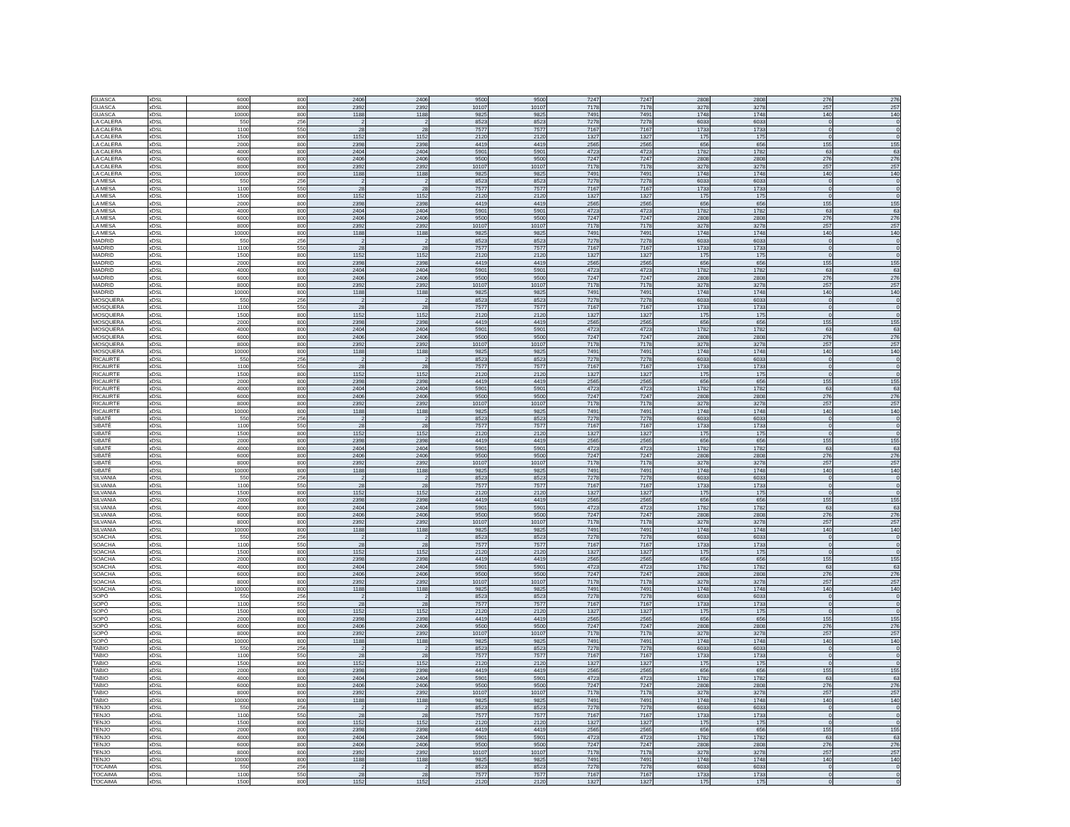| GUASCA | xDSL | 6000 | 800 | 2406 | 2406 | 9500 | 9500 | 7247 | 7247 | 2808 | 2808 | 276 | 276 |
| GUASCA | xDSL | 8000 | 800 | 2392 | 2392 | 10107 | 10107 | 7178 | 7178 | 3278 | 3278 | 257 | 257 |
| GUASCA | xDSL | 10000 | 800 | 1188 | 1188 | 9825 | 9825 | 7491 | 7491 | 1748 | 1748 | 140 | 140 |
| LA CALERA | xDSL | 550 | 256 | 2 | 2 | 8523 | 8523 | 7278 | 7278 | 6033 | 6033 | 0 | 0 |
| LA CALERA | xDSL | 1100 | 550 | 28 | 28 | 7577 | 7577 | 7167 | 7167 | 1733 | 1733 | 0 | 0 |
| LA CALERA | xDSL | 1500 | 800 | 1152 | 1152 | 2120 | 2120 | 1327 | 1327 | 175 | 175 | 0 | 0 |
| LA CALERA | xDSL | 2000 | 800 | 2398 | 2398 | 4419 | 4419 | 2565 | 2565 | 656 | 656 | 155 | 155 |
| LA CALERA | xDSL | 4000 | 800 | 2404 | 2404 | 5901 | 5901 | 4723 | 4723 | 1782 | 1782 | 63 | 63 |
| LA CALERA | xDSL | 6000 | 800 | 2406 | 2406 | 9500 | 9500 | 7247 | 7247 | 2808 | 2808 | 276 | 276 |
| LA CALERA | xDSL | 8000 | 800 | 2392 | 2392 | 10107 | 10107 | 7178 | 7178 | 3278 | 3278 | 257 | 257 |
| LA CALERA | xDSL | 10000 | 800 | 1188 | 1188 | 9825 | 9825 | 7491 | 7491 | 1748 | 1748 | 140 | 140 |
| LA MESA | xDSL | 550 | 256 | 2 | 2 | 8523 | 8523 | 7278 | 7278 | 6033 | 6033 | 0 | 0 |
| LA MESA | xDSL | 1100 | 550 | 28 | 28 | 7577 | 7577 | 7167 | 7167 | 1733 | 1733 | 0 | 0 |
| LA MESA | xDSL | 1500 | 800 | 1152 | 1152 | 2120 | 2120 | 1327 | 1327 | 175 | 175 | 0 | 0 |
| LA MESA | xDSL | 2000 | 800 | 2398 | 2398 | 4419 | 4419 | 2565 | 2565 | 656 | 656 | 155 | 155 |
| LA MESA | xDSL | 4000 | 800 | 2404 | 2404 | 5901 | 5901 | 4723 | 4723 | 1782 | 1782 | 63 | 63 |
| LA MESA | xDSL | 6000 | 800 | 2406 | 2406 | 9500 | 9500 | 7247 | 7247 | 2808 | 2808 | 276 | 276 |
| LA MESA | xDSL | 8000 | 800 | 2392 | 2392 | 10107 | 10107 | 7178 | 7178 | 3278 | 3278 | 257 | 257 |
| LA MESA | xDSL | 10000 | 800 | 1188 | 1188 | 9825 | 9825 | 7491 | 7491 | 1748 | 1748 | 140 | 140 |
| MADRID | xDSL | 550 | 256 | 2 | 2 | 8523 | 8523 | 7278 | 7278 | 6033 | 6033 | 0 | 0 |
| MADRID | xDSL | 1100 | 550 | 28 | 28 | 7577 | 7577 | 7167 | 7167 | 1733 | 1733 | 0 | 0 |
| MADRID | xDSL | 1500 | 800 | 1152 | 1152 | 2120 | 2120 | 1327 | 1327 | 175 | 175 | 0 | 0 |
| MADRID | xDSL | 2000 | 800 | 2398 | 2398 | 4419 | 4419 | 2565 | 2565 | 656 | 656 | 155 | 155 |
| MADRID | xDSL | 4000 | 800 | 2404 | 2404 | 5901 | 5901 | 4723 | 4723 | 1782 | 1782 | 63 | 63 |
| MADRID | xDSL | 6000 | 800 | 2406 | 2406 | 9500 | 9500 | 7247 | 7247 | 2808 | 2808 | 276 | 276 |
| MADRID | xDSL | 8000 | 800 | 2392 | 2392 | 10107 | 10107 | 7178 | 7178 | 3278 | 3278 | 257 | 257 |
| MADRID | xDSL | 10000 | 800 | 1188 | 1188 | 9825 | 9825 | 7491 | 7491 | 1748 | 1748 | 140 | 140 |
| MOSQUERA | xDSL | 550 | 256 | 2 | 2 | 8523 | 8523 | 7278 | 7278 | 6033 | 6033 | 0 | 0 |
| MOSQUERA | xDSL | 1100 | 550 | 28 | 28 | 7577 | 7577 | 7167 | 7167 | 1733 | 1733 | 0 | 0 |
| MOSQUERA | xDSL | 1500 | 800 | 1152 | 1152 | 2120 | 2120 | 1327 | 1327 | 175 | 175 | 0 | 0 |
| MOSQUERA | xDSL | 2000 | 800 | 2398 | 2398 | 4419 | 4419 | 2565 | 2565 | 656 | 656 | 155 | 155 |
| MOSQUERA | xDSL | 4000 | 800 | 2404 | 2404 | 5901 | 5901 | 4723 | 4723 | 1782 | 1782 | 63 | 63 |
| MOSQUERA | xDSL | 6000 | 800 | 2406 | 2406 | 9500 | 9500 | 7247 | 7247 | 2808 | 2808 | 276 | 276 |
| MOSQUERA | xDSL | 8000 | 800 | 2392 | 2392 | 10107 | 10107 | 7178 | 7178 | 3278 | 3278 | 257 | 257 |
| MOSQUERA | xDSL | 10000 | 800 | 1188 | 1188 | 9825 | 9825 | 7491 | 7491 | 1748 | 1748 | 140 | 140 |
| RICAURTE | xDSL | 550 | 256 | 2 | 2 | 8523 | 8523 | 7278 | 7278 | 6033 | 6033 | 0 | 0 |
| RICAURTE | xDSL | 1100 | 550 | 28 | 28 | 7577 | 7577 | 7167 | 7167 | 1733 | 1733 | 0 | 0 |
| RICAURTE | xDSL | 1500 | 800 | 1152 | 1152 | 2120 | 2120 | 1327 | 1327 | 175 | 175 | 0 | 0 |
| RICAURTE | xDSL | 2000 | 800 | 2398 | 2398 | 4419 | 4419 | 2565 | 2565 | 656 | 656 | 155 | 155 |
| RICAURTE | xDSL | 4000 | 800 | 2404 | 2404 | 5901 | 5901 | 4723 | 4723 | 1782 | 1782 | 63 | 63 |
| RICAURTE | xDSL | 6000 | 800 | 2406 | 2406 | 9500 | 9500 | 7247 | 7247 | 2808 | 2808 | 276 | 276 |
| RICAURTE | xDSL | 8000 | 800 | 2392 | 2392 | 10107 | 10107 | 7178 | 7178 | 3278 | 3278 | 257 | 257 |
| RICAURTE | xDSL | 10000 | 800 | 1188 | 1188 | 9825 | 9825 | 7491 | 7491 | 1748 | 1748 | 140 | 140 |
| SIBATÉ | xDSL | 550 | 256 | 2 | 2 | 8523 | 8523 | 7278 | 7278 | 6033 | 6033 | 0 | 0 |
| SIBATÉ | xDSL | 1100 | 550 | 28 | 28 | 7577 | 7577 | 7167 | 7167 | 1733 | 1733 | 0 | 0 |
| SIBATÉ | xDSL | 1500 | 800 | 1152 | 1152 | 2120 | 2120 | 1327 | 1327 | 175 | 175 | 0 | 0 |
| SIBATÉ | xDSL | 2000 | 800 | 2398 | 2398 | 4419 | 4419 | 2565 | 2565 | 656 | 656 | 155 | 155 |
| SIBATÉ | xDSL | 4000 | 800 | 2404 | 2404 | 5901 | 5901 | 4723 | 4723 | 1782 | 1782 | 63 | 63 |
| SIBATÉ | xDSL | 6000 | 800 | 2406 | 2406 | 9500 | 9500 | 7247 | 7247 | 2808 | 2808 | 276 | 276 |
| SIBATÉ | xDSL | 8000 | 800 | 2392 | 2392 | 10107 | 10107 | 7178 | 7178 | 3278 | 3278 | 257 | 257 |
| SIBATÉ | xDSL | 10000 | 800 | 1188 | 1188 | 9825 | 9825 | 7491 | 7491 | 1748 | 1748 | 140 | 140 |
| SILVANIA | xDSL | 550 | 256 | 2 | 2 | 8523 | 8523 | 7278 | 7278 | 6033 | 6033 | 0 | 0 |
| SILVANIA | xDSL | 1100 | 550 | 28 | 28 | 7577 | 7577 | 7167 | 7167 | 1733 | 1733 | 0 | 0 |
| SILVANIA | xDSL | 1500 | 800 | 1152 | 1152 | 2120 | 2120 | 1327 | 1327 | 175 | 175 | 0 | 0 |
| SILVANIA | xDSL | 2000 | 800 | 2398 | 2398 | 4419 | 4419 | 2565 | 2565 | 656 | 656 | 155 | 155 |
| SILVANIA | xDSL | 4000 | 800 | 2404 | 2404 | 5901 | 5901 | 4723 | 4723 | 1782 | 1782 | 63 | 63 |
| SILVANIA | xDSL | 6000 | 800 | 2406 | 2406 | 9500 | 9500 | 7247 | 7247 | 2808 | 2808 | 276 | 276 |
| SILVANIA | xDSL | 8000 | 800 | 2392 | 2392 | 10107 | 10107 | 7178 | 7178 | 3278 | 3278 | 257 | 257 |
| SILVANIA | xDSL | 10000 | 800 | 1188 | 1188 | 9825 | 9825 | 7491 | 7491 | 1748 | 1748 | 140 | 140 |
| SOACHA | xDSL | 550 | 256 | 2 | 2 | 8523 | 8523 | 7278 | 7278 | 6033 | 6033 | 0 | 0 |
| SOACHA | xDSL | 1100 | 550 | 28 | 28 | 7577 | 7577 | 7167 | 7167 | 1733 | 1733 | 0 | 0 |
| SOACHA | xDSL | 1500 | 800 | 1152 | 1152 | 2120 | 2120 | 1327 | 1327 | 175 | 175 | 0 | 0 |
| SOACHA | xDSL | 2000 | 800 | 2398 | 2398 | 4419 | 4419 | 2565 | 2565 | 656 | 656 | 155 | 155 |
| SOACHA | xDSL | 4000 | 800 | 2404 | 2404 | 5901 | 5901 | 4723 | 4723 | 1782 | 1782 | 63 | 63 |
| SOACHA | xDSL | 6000 | 800 | 2406 | 2406 | 9500 | 9500 | 7247 | 7247 | 2808 | 2808 | 276 | 276 |
| SOACHA | xDSL | 8000 | 800 | 2392 | 2392 | 10107 | 10107 | 7178 | 7178 | 3278 | 3278 | 257 | 257 |
| SOACHA | xDSL | 10000 | 800 | 1188 | 1188 | 9825 | 9825 | 7491 | 7491 | 1748 | 1748 | 140 | 140 |
| SOPÓ | xDSL | 550 | 256 | 2 | 2 | 8523 | 8523 | 7278 | 7278 | 6033 | 6033 | 0 | 0 |
| SOPÓ | xDSL | 1100 | 550 | 28 | 28 | 7577 | 7577 | 7167 | 7167 | 1733 | 1733 | 0 | 0 |
| SOPÓ | xDSL | 1500 | 800 | 1152 | 1152 | 2120 | 2120 | 1327 | 1327 | 175 | 175 | 0 | 0 |
| SOPÓ | xDSL | 2000 | 800 | 2398 | 2398 | 4419 | 4419 | 2565 | 2565 | 656 | 656 | 155 | 155 |
| SOPÓ | xDSL | 6000 | 800 | 2406 | 2406 | 9500 | 9500 | 7247 | 7247 | 2808 | 2808 | 276 | 276 |
| SOPÓ | xDSL | 8000 | 800 | 2392 | 2392 | 10107 | 10107 | 7178 | 7178 | 3278 | 3278 | 257 | 257 |
| SOPÓ | xDSL | 10000 | 800 | 1188 | 1188 | 9825 | 9825 | 7491 | 7491 | 1748 | 1748 | 140 | 140 |
| TABIO | xDSL | 550 | 256 | 2 | 2 | 8523 | 8523 | 7278 | 7278 | 6033 | 6033 | 0 | 0 |
| TABIO | xDSL | 1100 | 550 | 28 | 28 | 7577 | 7577 | 7167 | 7167 | 1733 | 1733 | 0 | 0 |
| TABIO | xDSL | 1500 | 800 | 1152 | 1152 | 2120 | 2120 | 1327 | 1327 | 175 | 175 | 0 | 0 |
| TABIO | xDSL | 2000 | 800 | 2398 | 2398 | 4419 | 4419 | 2565 | 2565 | 656 | 656 | 155 | 155 |
| TABIO | xDSL | 4000 | 800 | 2404 | 2404 | 5901 | 5901 | 4723 | 4723 | 1782 | 1782 | 63 | 63 |
| TABIO | xDSL | 6000 | 800 | 2406 | 2406 | 9500 | 9500 | 7247 | 7247 | 2808 | 2808 | 276 | 276 |
| TABIO | xDSL | 8000 | 800 | 2392 | 2392 | 10107 | 10107 | 7178 | 7178 | 3278 | 3278 | 257 | 257 |
| TABIO | xDSL | 10000 | 800 | 1188 | 1188 | 9825 | 9825 | 7491 | 7491 | 1748 | 1748 | 140 | 140 |
| TENJO | xDSL | 550 | 256 | 2 | 2 | 8523 | 8523 | 7278 | 7278 | 6033 | 6033 | 0 | 0 |
| TENJO | xDSL | 1100 | 550 | 28 | 28 | 7577 | 7577 | 7167 | 7167 | 1733 | 1733 | 0 | 0 |
| TENJO | xDSL | 1500 | 800 | 1152 | 1152 | 2120 | 2120 | 1327 | 1327 | 175 | 175 | 0 | 0 |
| TENJO | xDSL | 2000 | 800 | 2398 | 2398 | 4419 | 4419 | 2565 | 2565 | 656 | 656 | 155 | 155 |
| TENJO | xDSL | 4000 | 800 | 2404 | 2404 | 5901 | 5901 | 4723 | 4723 | 1782 | 1782 | 63 | 63 |
| TENJO | xDSL | 6000 | 800 | 2406 | 2406 | 9500 | 9500 | 7247 | 7247 | 2808 | 2808 | 276 | 276 |
| TENJO | xDSL | 8000 | 800 | 2392 | 2392 | 10107 | 10107 | 7178 | 7178 | 3278 | 3278 | 257 | 257 |
| TENJO | xDSL | 10000 | 800 | 1188 | 1188 | 9825 | 9825 | 7491 | 7491 | 1748 | 1748 | 140 | 140 |
| TOCAIMA | xDSL | 550 | 256 | 2 | 2 | 8523 | 8523 | 7278 | 7278 | 6033 | 6033 | 0 | 0 |
| TOCAIMA | xDSL | 1100 | 550 | 28 | 28 | 7577 | 7577 | 7167 | 7167 | 1733 | 1733 | 0 | 0 |
| TOCAIMA | xDSL | 1500 | 800 | 1152 | 1152 | 2120 | 2120 | 1327 | 1327 | 175 | 175 | 0 | 0 |